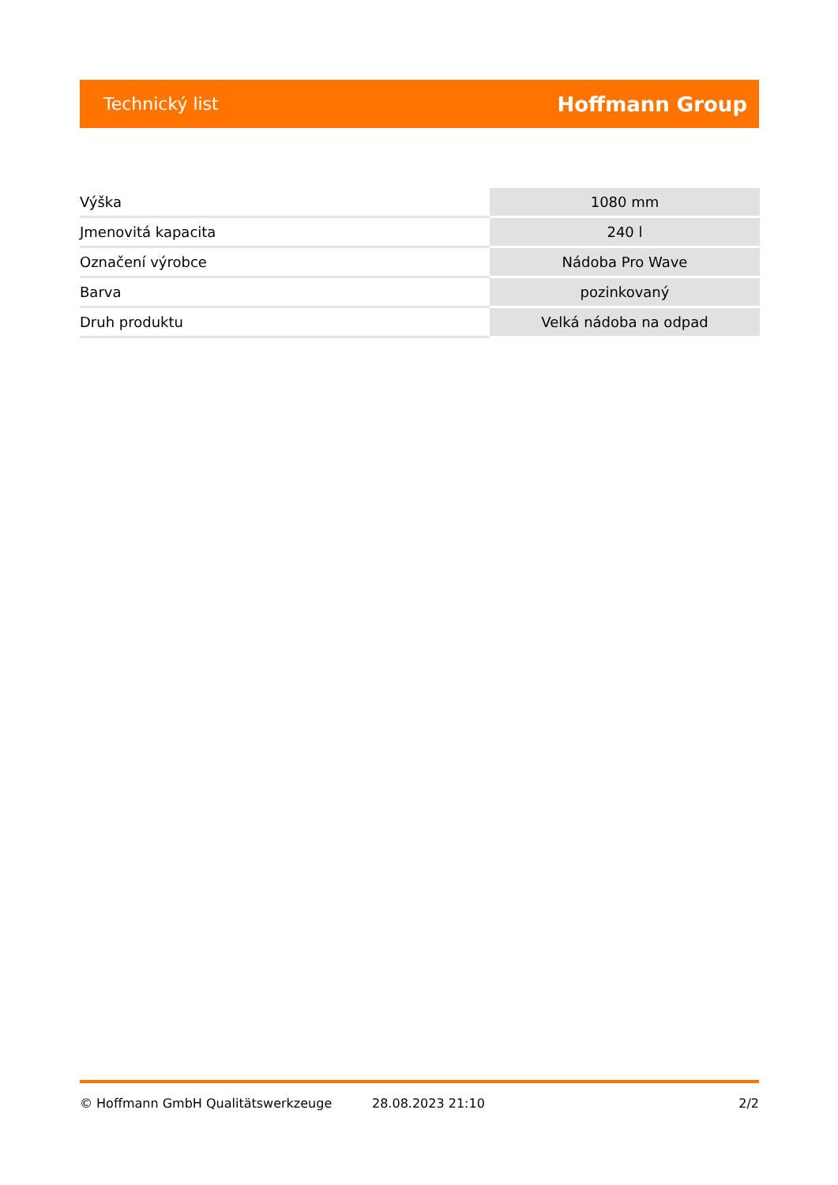Technický list Hoffmann Group
| Výška | 1080 mm |
| Jmenovitá kapacita | 240 l |
| Označení výrobce | Nádoba Pro Wave |
| Barva | pozinkovaný |
| Druh produktu | Velká nádoba na odpad |
© Hoffmann GmbH Qualitätswerkzeuge 28.08.2023 21:10 2/2